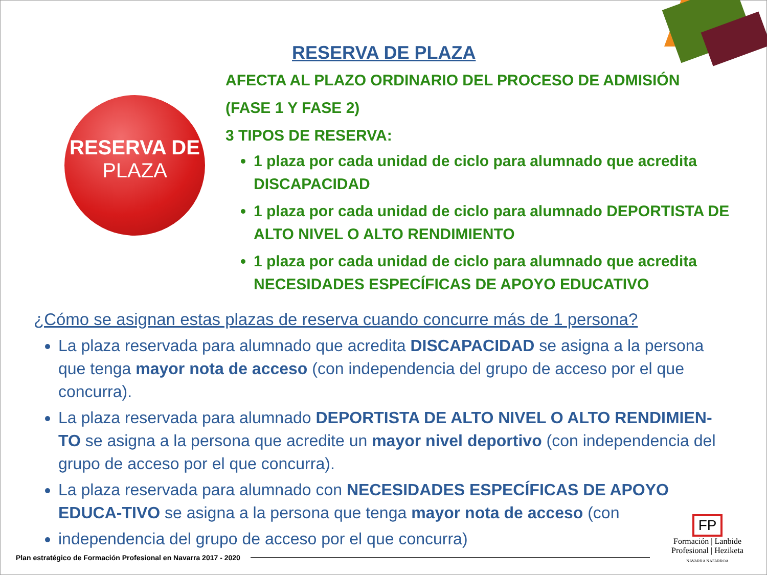RESERVA DE
PLAZA
RESERVA DE PLAZA
AFECTA AL PLAZO ORDINARIO DEL PROCESO DE ADMISIÓN
(FASE 1 Y FASE 2)
3 TIPOS DE RESERVA:
1 plaza por cada unidad de ciclo para alumnado que acredita DISCAPACIDAD
1 plaza por cada unidad de ciclo para alumnado DEPORTISTA DE ALTO NIVEL O ALTO RENDIMIENTO
1 plaza por cada unidad de ciclo para alumnado que acredita NECESIDADES ESPECÍFICAS DE APOYO EDUCATIVO
¿Cómo se asignan estas plazas de reserva cuando concurre más de 1 persona?
La plaza reservada para alumnado que acredita DISCAPACIDAD se asigna a la persona que tenga mayor nota de acceso (con independencia del grupo de acceso por el que concurra).
La plaza reservada para alumnado DEPORTISTA DE ALTO NIVEL O ALTO RENDIMIEN-TO se asigna a la persona que acredite un mayor nivel deportivo (con independencia del grupo de acceso por el que concurra).
La plaza reservada para alumnado con NECESIDADES ESPECÍFICAS DE APOYO EDUCA-TIVO se asigna a la persona que tenga mayor nota de acceso (con
independencia del grupo de acceso por el que concurra)
Plan estratégico de Formación Profesional en Navarra 2017 - 2020
FP
Formación | Lanbide
Profesional | Heziketa
NAVARRA NAFARROA